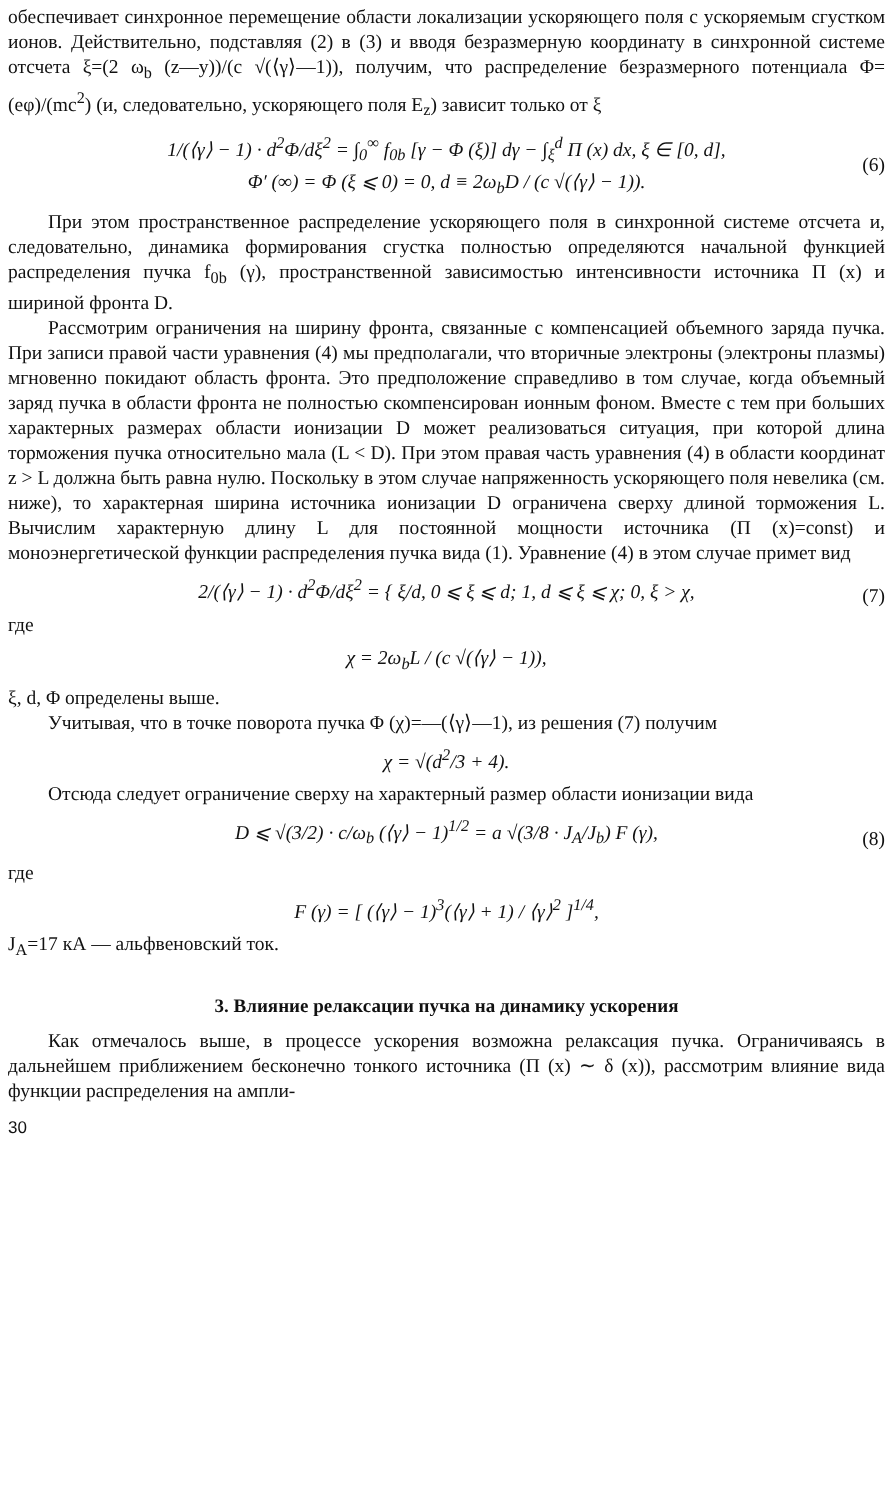обеспечивает синхронное перемещение области локализации ускоряющего поля с ускоряемым сгустком ионов. Действительно, подставляя (2) в (3) и вводя безразмерную координату в синхронной системе отсчета ξ=(2 ω<sub>b</sub> (z—y))/(c √(⟨γ⟩—1)), получим, что распределение безразмерного потенциала Φ=(eφ)/(mc<sup>2</sup>) (и, следовательно, ускоряющего поля E<sub>z</sub>) зависит только от ξ
1/(⟨γ⟩ − 1) · d<sup>2</sup>Φ/dξ<sup>2</sup> = ∫<sub>0</sub><sup>∞</sup> f<sub>0b</sub> [γ − Φ (ξ)] dγ − ∫<sub>ξ</sub><sup>d</sup> Π (x) dx, ξ ∈ [0, d],
Φ′ (∞) = Φ (ξ ⩽ 0) = 0, d ≡ 2ω<sub>b</sub>D / (c √(⟨γ⟩ − 1)). (6)
При этом пространственное распределение ускоряющего поля в синхронной системе отсчета и, следовательно, динамика формирования сгустка полностью определяются начальной функцией распределения пучка f<sub>0b</sub> (γ), пространственной зависимостью интенсивности источника Π (x) и шириной фронта D.
Рассмотрим ограничения на ширину фронта, связанные с компенсацией объемного заряда пучка. При записи правой части уравнения (4) мы предполагали, что вторичные электроны (электроны плазмы) мгновенно покидают область фронта. Это предположение справедливо в том случае, когда объемный заряд пучка в области фронта не полностью скомпенсирован ионным фоном. Вместе с тем при больших характерных размерах области ионизации D может реализоваться ситуация, при которой длина торможения пучка относительно мала (L < D). При этом правая часть уравнения (4) в области координат z > L должна быть равна нулю. Поскольку в этом случае напряженность ускоряющего поля невелика (см. ниже), то характерная ширина источника ионизации D ограничена сверху длиной торможения L. Вычислим характерную длину L для постоянной мощности источника (Π (x)=const) и моноэнергетической функции распределения пучка вида (1). Уравнение (4) в этом случае примет вид
2/(⟨γ⟩ − 1) · d<sup>2</sup>Φ/dξ<sup>2</sup> = { ξ/d, 0 ⩽ ξ ⩽ d; 1, d ⩽ ξ ⩽ χ; 0, ξ > χ, (7)
где
χ = 2ω<sub>b</sub>L / (c √(⟨γ⟩ − 1)),
ξ, d, Φ определены выше.
Учитывая, что в точке поворота пучка Φ (χ)=—(⟨γ⟩—1), из решения (7) получим
χ = √(d<sup>2</sup>/3 + 4).
Отсюда следует ограничение сверху на характерный размер области ионизации вида
D ⩽ √(3/2) · c/ω<sub>b</sub> (⟨γ⟩ − 1)<sup>1/2</sup> = a √(3/8 · J<sub>A</sub>/J<sub>b</sub>) F (γ), (8)
где
F (γ) = [ (⟨γ⟩ − 1)<sup>3</sup>(⟨γ⟩ + 1) / ⟨γ⟩<sup>2</sup> ]<sup>1/4</sup>,
J<sub>A</sub>=17 кА — альфвеновский ток.
3. Влияние релаксации пучка на динамику ускорения
Как отмечалось выше, в процессе ускорения возможна релаксация пучка. Ограничиваясь в дальнейшем приближением бесконечно тонкого источника (Π (x) ∼ δ (x)), рассмотрим влияние вида функции распределения на ампли-
30